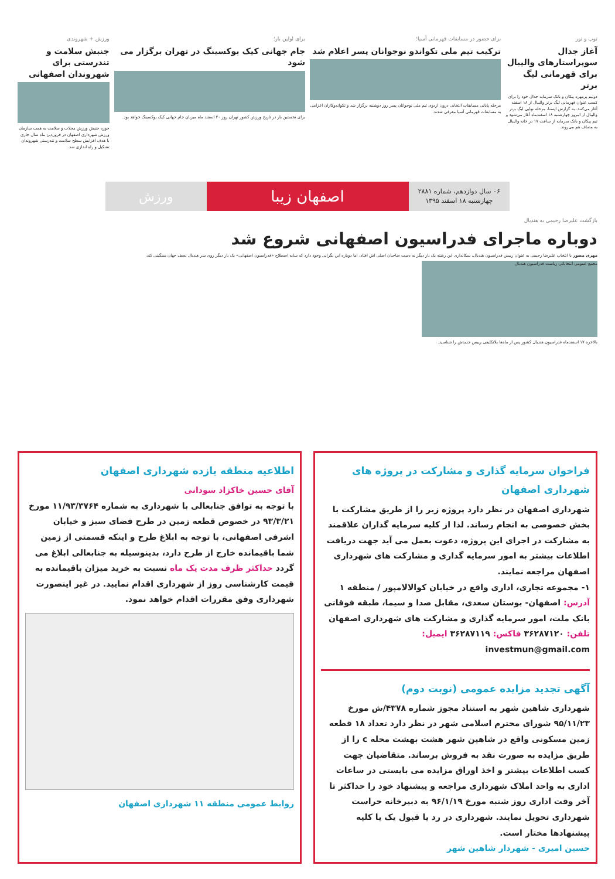توپ و تور
آغاز جدال سوپراستارهای والیبال برای قهرمانی لیگ برتر
دوتیم پرمهره پیکان و بانک سرمایه جدال خود را برای کسب عنوان قهرمانی لیگ برتر والیبال از ۱۸ اسفند آغاز می‌کنند. به گزارش ایسنا، مرحله نهایی لیگ برتر والیبال از امروز چهارشنبه ۱۸ اسفندماه آغاز می‌شود و تیم پیکان و بانک سرمایه از ساعت ۱۷ در خانه والیبال به مصاف هم می‌روند.
برای حضور در مسابقات قهرمانی آسیا؛
ترکیب تیم ملی تکواندو نوجوانان پسر اعلام شد
مرحله پایانی مسابقات انتخابی درون اردوی تیم ملی نوجوانان پسر روز دوشنبه برگزار شد و تکواندوکاران اعزامی به مسابقات قهرمانی آسیا معرفی شدند.
برای اولین بار؛
جام جهانی کیک بوکسینگ در تهران برگزار می شود
برای نخستین بار در تاریخ ورزش کشور تهران روز ۲۰ اسفند ماه میزبان جام جهانی کیک بوکسینگ خواهد بود.
ورزش + شهروندی
جنبش سلامت و تندرستی برای شهروندان اصفهانی
حوزه جنبش ورزش محلات و سلامت به همت سازمان ورزش شهرداری اصفهان در فروردین ماه سال جاری با هدف افزایش سطح سلامت و تندرستی شهروندان تشکیل و راه اندازی شد.
۰۶ سال دوازدهم، شماره ۲۸۸۱ چهارشنبه ۱۸ اسفند ۱۳۹۵
اصفهان زیبا
ورزش
بازگشت علیرضا رحیمی به هندبال
دوباره ماجرای فدراسیون اصفهانی شروع شد
مهری مصور با انتخاب علیرضا رحیمی به عنوان رییس فدراسیون هندبال، سکانداری این رشته یک بار دیگر به دست صاحبان اصلی اش افتاد، اما دوباره این نگرانی وجود دارد که سایه اصطلاح «فدراسیون اصفهانی» یک بار دیگر روی سر هندبال نصف جهان سنگینی کند.
مجمع عمومی انتخاباتی ریاست فدراسیون هندبال
بالاخره ۱۷ اسفندماه فدراسیون هندبال کشور پس از ماه‌ها بلاتکلیفی رییس جدیدش را شناسید.
فراخوان سرمایه گذاری و مشارکت در پروژه های شهرداری اصفهان
شهرداری اصفهان در نظر دارد پروژه زیر را از طریق مشارکت با بخش خصوصی به انجام رساند. لذا از کلیه سرمایه گذاران علاقمند به مشارکت در اجرای این پروژه، دعوت بعمل می آید جهت دریافت اطلاعات بیشتر به امور سرمایه گذاری و مشارکت های شهرداری اصفهان مراجعه نمایند.
۱- مجموعه تجاری، اداری واقع در خیابان کوالالامپور / منطقه ۱
آدرس: اصفهان- بوستان سعدی، مقابل صدا و سیما، طبقه فوقانی بانک ملت، امور سرمایه گذاری و مشارکت های شهرداری اصفهان
تلفن: ۳۶۲۸۷۱۲۰ فاکس: ۳۶۲۸۷۱۱۹ ایمیل: investmun@gmail.com
آگهی تجدید مزایده عمومی (نوبت دوم)
شهرداری شاهین شهر به استناد مجوز شماره ۴۳۷۸/ش مورخ ۹۵/۱۱/۲۳ شورای محترم اسلامی شهر در نظر دارد تعداد ۱۸ قطعه زمین مسکونی واقع در شاهین شهر هشت بهشت محله c را از طریق مزایده به صورت نقد به فروش برساند. متقاضیان جهت کسب اطلاعات بیشتر و اخذ اوراق مزایده می بایستی در ساعات اداری به واحد املاک شهرداری مراجعه و پیشنهاد خود را حداکثر تا آخر وقت اداری روز شنبه مورخ ۹۶/۱/۱۹ به دبیرخانه حراست شهرداری تحویل نمایند. شهرداری در رد یا قبول یک یا کلیه پیشنهادها مختار است.
حسین امیری - شهردار شاهین شهر
اطلاعیه منطقه یازده شهرداری اصفهان
آقای حسین خاکزاد سودانی
با توجه به توافق جنابعالی با شهرداری به شماره ۱۱/۹۳/۳۷۶۴ مورخ ۹۳/۳/۲۱ در خصوص قطعه زمین در طرح فضای سبز و خیابان اشرفی اصفهانی، با توجه به ابلاغ طرح و اینکه قسمتی از زمین شما باقیمانده خارج از طرح دارد، بدینوسیله به جنابعالی ابلاغ می گردد حداکثر ظرف مدت یک ماه نسبت به خرید میزان باقیمانده به قیمت کارشناسی روز از شهرداری اقدام نمایید. در غیر اینصورت شهرداری وفق مقررات اقدام خواهد نمود.
روابط عمومی منطقه ۱۱ شهرداری اصفهان